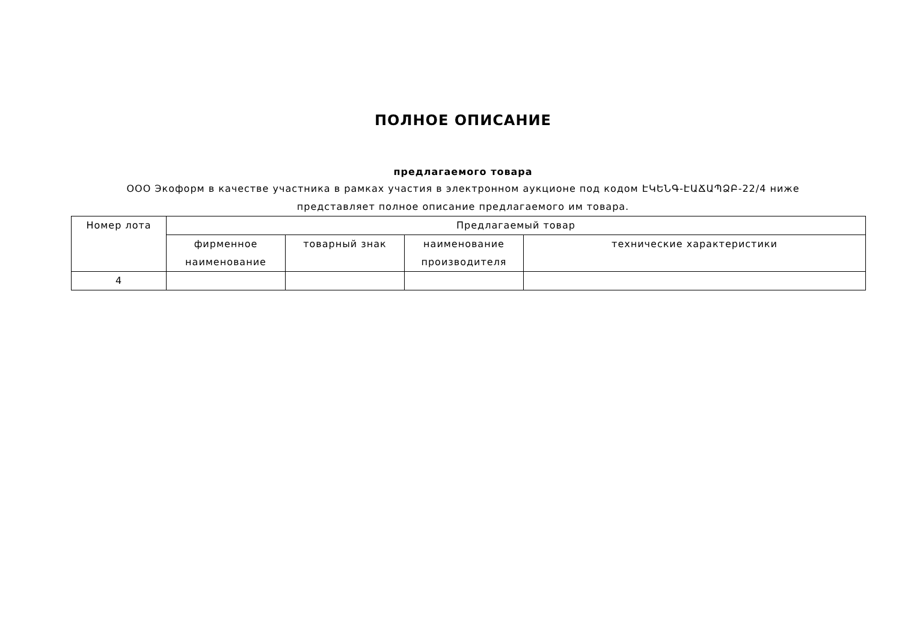ПОЛНОЕ ОПИСАНИЕ
предлагаемого товара
ООО Экоформ в качестве участника в рамках участия в электронном аукционе под кодом ԷԿԵՆԳ-ԷԱՃԱՊՁԲ-22/4 ниже представляет полное описание предлагаемого им товара.
| Номер лота | Предлагаемый товар | | | |
| --- | --- | --- | --- | --- |
| | фирменное наименование | товарный знак | наименование производителя | технические характеристики |
| 4 | | | | |